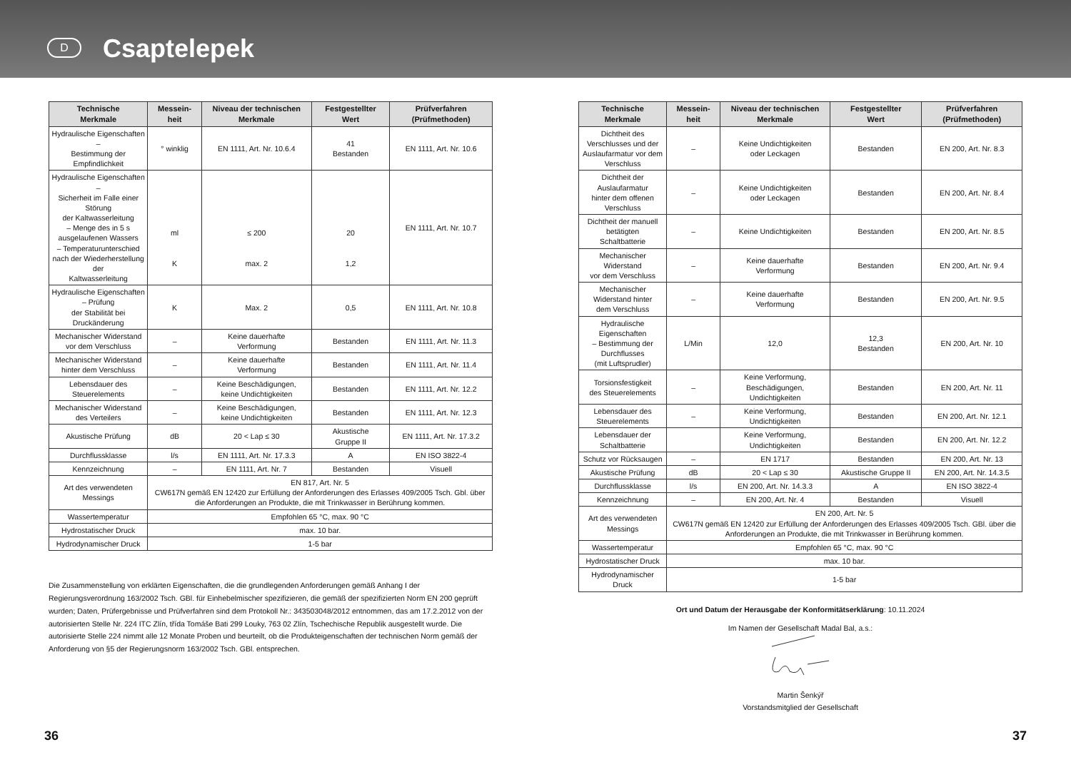D
Csaptelepek
| Technische Merkmale | Messein- heit | Niveau der technischen Merkmale | Festgestellter Wert | Prüfverfahren (Prüfmethoden) |
| --- | --- | --- | --- | --- |
| Hydraulische Eigenschaften – Bestimmung der Empfindlichkeit | ° winklig | EN 1111, Art. Nr. 10.6.4 | 41 Bestanden | EN 1111, Art. Nr. 10.6 |
| Hydraulische Eigenschaften – Sicherheit im Falle einer Störung der Kaltwasserleitung – Menge des in 5 s ausgelaufenen Wassers – Temperaturunterschied nach der Wiederherstellung der Kaltwasserleitung | ml K | ≤ 200 max. 2 | 20 1,2 | EN 1111, Art. Nr. 10.7 |
| Hydraulische Eigenschaften – Prüfung der Stabilität bei Druckänderung | K | Max. 2 | 0,5 | EN 1111, Art. Nr. 10.8 |
| Mechanischer Widerstand vor dem Verschluss | – | Keine dauerhafte Verformung | Bestanden | EN 1111, Art. Nr. 11.3 |
| Mechanischer Widerstand hinter dem Verschluss | – | Keine dauerhafte Verformung | Bestanden | EN 1111, Art. Nr. 11.4 |
| Lebensdauer des Steuerelements | – | Keine Beschädigungen, keine Undichtigkeiten | Bestanden | EN 1111, Art. Nr. 12.2 |
| Mechanischer Widerstand des Verteilers | – | Keine Beschädigungen, keine Undichtigkeiten | Bestanden | EN 1111, Art. Nr. 12.3 |
| Akustische Prüfung | dB | 20 < Lap ≤ 30 | Akustische Gruppe II | EN 1111, Art. Nr. 17.3.2 |
| Durchflussklasse | l/s | EN 1111, Art. Nr. 17.3.3 | A | EN ISO 3822-4 |
| Kennzeichnung | – | EN 1111, Art. Nr. 7 | Bestanden | Visuell |
| Art des verwendeten Messings | EN 817, Art. Nr. 5 CW617N gemäß EN 12420 zur Erfüllung der Anforderungen des Erlasses 409/2005 Tsch. Gbl. über die Anforderungen an Produkte, die mit Trinkwasser in Berührung kommen. | | | |
| Wassertemperatur | Empfohlen 65 °C, max. 90 °C | | | |
| Hydrostatischer Druck | max. 10 bar. | | | |
| Hydrodynamischer Druck | 1-5 bar | | | |
Die Zusammenstellung von erklärten Eigenschaften, die die grundlegenden Anforderungen gemäß Anhang I der Regierungsverordnung 163/2002 Tsch. GBl. für Einhebelmischer spezifizieren, die gemäß der spezifizierten Norm EN 200 geprüft wurden; Daten, Prüfergebnisse und Prüfverfahren sind dem Protokoll Nr.: 343503048/2012 entnommen, das am 17.2.2012 von der autorisierten Stelle Nr. 224 ITC Zlín, třída Tomáše Bati 299 Louky, 763 02 Zlín, Tschechische Republik ausgestellt wurde. Die autorisierte Stelle 224 nimmt alle 12 Monate Proben und beurteilt, ob die Produkteigenschaften der technischen Norm gemäß der Anforderung von §5 der Regierungsnorm 163/2002 Tsch. GBl. entsprechen.
| Technische Merkmale | Messein- heit | Niveau der technischen Merkmale | Festgestellter Wert | Prüfverfahren (Prüfmethoden) |
| --- | --- | --- | --- | --- |
| Dichtheit des Verschlusses und der Auslaufarmatur vor dem Verschluss | – | Keine Undichtigkeiten oder Leckagen | Bestanden | EN 200, Art. Nr. 8.3 |
| Dichtheit der Auslaufarmatur hinter dem offenen Verschluss | – | Keine Undichtigkeiten oder Leckagen | Bestanden | EN 200, Art. Nr. 8.4 |
| Dichtheit der manuell betätigten Schaltbatterie | – | Keine Undichtigkeiten | Bestanden | EN 200, Art. Nr. 8.5 |
| Mechanischer Widerstand vor dem Verschluss | – | Keine dauerhafte Verformung | Bestanden | EN 200, Art. Nr. 9.4 |
| Mechanischer Widerstand hinter dem Verschluss | – | Keine dauerhafte Verformung | Bestanden | EN 200, Art. Nr. 9.5 |
| Hydraulische Eigenschaften – Bestimmung der Durchflusses (mit Luftsprudler) | L/Min | 12,0 | 12,3 Bestanden | EN 200, Art. Nr. 10 |
| Torsionsfestigkeit des Steuerelements | – | Keine Verformung, Beschädigungen, Undichtigkeiten | Bestanden | EN 200, Art. Nr. 11 |
| Lebensdauer des Steuerelements | – | Keine Verformung, Undichtigkeiten | Bestanden | EN 200, Art. Nr. 12.1 |
| Lebensdauer der Schaltbatterie | | Keine Verformung, Undichtigkeiten | Bestanden | EN 200, Art. Nr. 12.2 |
| Schutz vor Rücksaugen | – | EN 1717 | Bestanden | EN 200, Art. Nr. 13 |
| Akustische Prüfung | dB | 20 < Lap ≤ 30 | Akustische Gruppe II | EN 200, Art. Nr. 14.3.5 |
| Durchflussklasse | l/s | EN 200, Art. Nr. 14.3.3 | A | EN ISO 3822-4 |
| Kennzeichnung | – | EN 200, Art. Nr. 4 | Bestanden | Visuell |
| Art des verwendeten Messings | EN 200, Art. Nr. 5 CW617N gemäß EN 12420 zur Erfüllung der Anforderungen des Erlasses 409/2005 Tsch. GBl. über die Anforderungen an Produkte, die mit Trinkwasser in Berührung kommen. | | | |
| Wassertemperatur | Empfohlen 65 °C, max. 90 °C | | | |
| Hydrostatischer Druck | max. 10 bar. | | | |
| Hydrodynamischer Druck | 1-5 bar | | | |
Ort und Datum der Herausgabe der Konformitätserklärung: 10.11.2024
Im Namen der Gesellschaft Madal Bal, a.s.:
Martin Šenkýř
Vorstandsmitglied der Gesellschaft
36 37